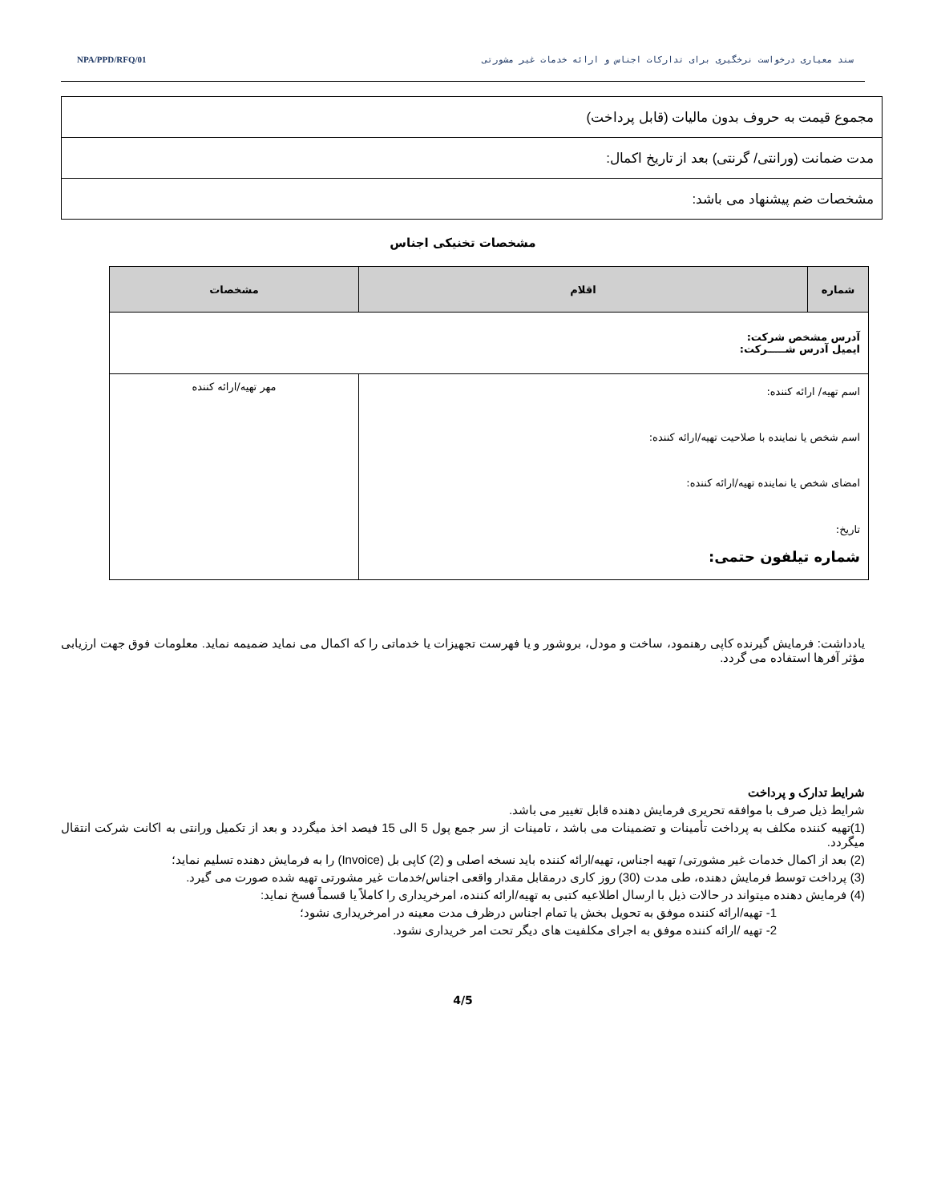سند معیاری درخواست نرخگیری برای تدارکات اجناس و ارائه خدمات غیر مشورتی NPA/PPD/RFQ/01
| مجموع قیمت به حروف بدون مالیات (قابل پرداخت) |
| مدت ضمانت (ورانتی/ گرنتی) بعد از تاریخ اکمال: |
| مشخصات ضم پیشنهاد می باشد: |
مشخصات تخنیکی اجناس
| شماره | اقلام | مشخصات |
| --- | --- | --- |
| آدرس مشخص شرکت: ایمیل آدرس شـــــرکت: | | |
| اسم تهیه/ ارائه کننده: اسم شخص یا نماینده با صلاحیت تهیه/ارائه کننده: امضای شخص یا نماینده تهیه/ارائه کننده: تاریخ: شماره تیلفون حتمی: | | مهر تهیه/ارائه کننده |
یادداشت: فرمایش گیرنده کاپی رهنمود، ساخت و مودل، بروشور و یا فهرست تجهیزات یا خدماتی را که اکمال می نماید ضمیمه نماید. معلومات فوق جهت ارزیابی مؤثر آفرها استفاده می گردد.
شرایط تدارک و پرداخت
شرایط ذیل صرف با موافقه تحریری فرمایش دهنده قابل تغییر می باشد.
(1)تهیه کننده مکلف به پرداخت تأمینات و تضمینات می باشد ، تامینات از سر جمع پول 5 الی 15 فیصد اخذ میگردد و بعد از تکمیل ورانتی به اکانت شرکت انتقال میگردد.
(2) بعد از اکمال خدمات غیر مشورتی/ تهیه اجناس، تهیه/ارائه کننده باید نسخه اصلی و (2) کاپی بل (Invoice) را به فرمایش دهنده تسلیم نماید؛
(3) پرداخت توسط فرمایش دهنده، طی مدت (30) روز کاری درمقابل مقدار واقعی اجناس/خدمات غیر مشورتی تهیه شده صورت می گیرد.
(4) فرمایش دهنده میتواند در حالات ذیل با ارسال اطلاعیه کتبی به تهیه/ارائه کننده، امرخریداری را کاملاً یا قسماً فسخ نماید:
1- تهیه/ارائه کننده موفق به تحویل بخش یا تمام اجناس درظرف مدت معینه در امرخریداری نشود؛
2- تهیه /ارائه کننده موفق به اجرای مکلفیت های دیگر تحت امر خریداری نشود.
4/5